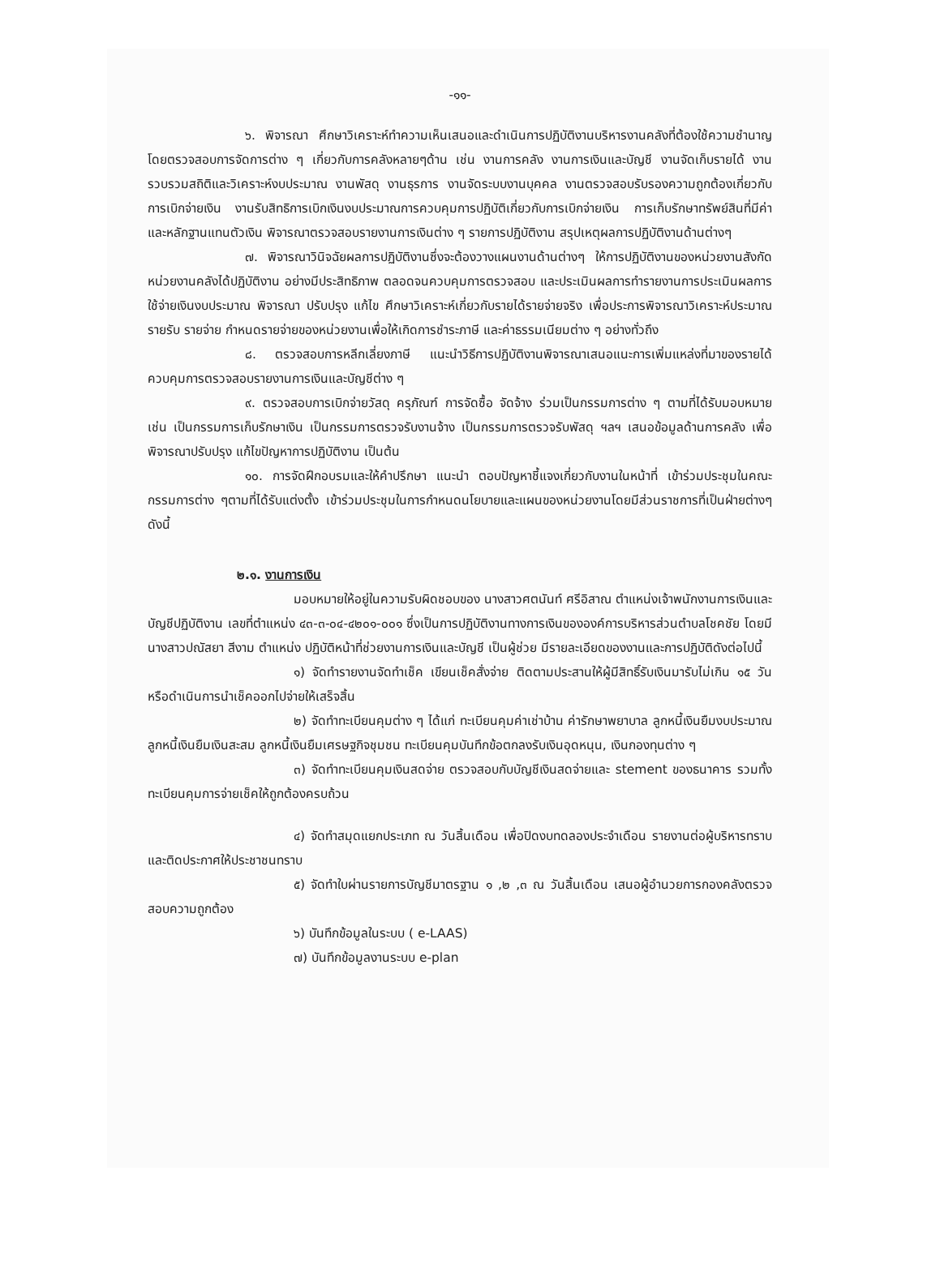-๑๑-
๖. พิจารณา ศึกษาวิเคราะห์ทำความเห็นเสนอและดำเนินการปฏิบัติงานบริหารงานคลังที่ต้องใช้ความชำนาญ โดยตรวจสอบการจัดการต่าง ๆ เกี่ยวกับการคลังหลายๆด้าน เช่น งานการคลัง งานการเงินและบัญชี งานจัดเก็บรายได้ งานรวบรวมสถิติและวิเคราะห์งบประมาณ งานพัสดุ งานธุรการ งานจัดระบบงานบุคคล งานตรวจสอบรับรองความถูกต้องเกี่ยวกับการเบิกจ่ายเงิน งานรับสิทธิการเบิกเงินงบประมาณการควบคุมการปฏิบัติเกี่ยวกับการเบิกจ่ายเงิน การเก็บรักษาทรัพย์สินที่มีค่า และหลักฐานแทนตัวเงิน พิจารณาตรวจสอบรายงานการเงินต่าง ๆ รายการปฏิบัติงาน สรุปเหตุผลการปฏิบัติงานด้านต่างๆ
๗. พิจารณาวินิจฉัยผลการปฏิบัติงานซึ่งจะต้องวางแผนงานด้านต่างๆ ให้การปฏิบัติงานของหน่วยงานสังกัดหน่วยงานคลังได้ปฏิบัติงาน อย่างมีประสิทธิภาพ ตลอดจนควบคุมการตรวจสอบ และประเมินผลการทำรายงานการประเมินผลการใช้จ่ายเงินงบประมาณ พิจารณา ปรับปรุง แก้ไข ศึกษาวิเคราะห์เกี่ยวกับรายได้รายจ่ายจริง เพื่อประการพิจารณาวิเคราะห์ประมาณรายรับ รายจ่าย กำหนดรายจ่ายของหน่วยงานเพื่อให้เกิดการชำระภาษี และค่าธรรมเนียมต่าง ๆ อย่างทั่วถึง
๘. ตรวจสอบการหลีกเลี่ยงภาษี แนะนำวิธีการปฏิบัติงานพิจารณาเสนอแนะการเพิ่มแหล่งที่มาของรายได้ ควบคุมการตรวจสอบรายงานการเงินและบัญชีต่าง ๆ
๙. ตรวจสอบการเบิกจ่ายวัสดุ ครุภัณฑ์ การจัดซื้อ จัดจ้าง ร่วมเป็นกรรมการต่าง ๆ ตามที่ได้รับมอบหมาย เช่น เป็นกรรมการเก็บรักษาเงิน เป็นกรรมการตรวจรับงานจ้าง เป็นกรรมการตรวจรับพัสดุ ฯลฯ เสนอข้อมูลด้านการคลัง เพื่อพิจารณาปรับปรุง แก้ไขปัญหาการปฏิบัติงาน เป็นต้น
๑๐. การจัดฝึกอบรมและให้คำปรึกษา แนะนำ ตอบปัญหาชี้แจงเกี่ยวกับงานในหน้าที่ เข้าร่วมประชุมในคณะกรรมการต่าง ๆตามที่ได้รับแต่งตั้ง เข้าร่วมประชุมในการกำหนดนโยบายและแผนของหน่วยงานโดยมีส่วนราชการที่เป็นฝ่ายต่างๆ ดังนี้
๒.๑. งานการเงิน
มอบหมายให้อยู่ในความรับผิดชอบของ นางสาวศตนันท์ ศรีอิสาณ ตำแหน่งเจ้าพนักงานการเงินและบัญชีปฏิบัติงาน เลขที่ตำแหน่ง ๔๓-๓-๐๔-๔๒๐๑-๐๐๑ ซึ่งเป็นการปฏิบัติงานทางการเงินขององค์การบริหารส่วนตำบลโชคชัย โดยมี นางสาวปณัสยา สีงาม ตำแหน่ง ปฏิบัติหน้าที่ช่วยงานการเงินและบัญชี เป็นผู้ช่วย มีรายละเอียดของงานและการปฏิบัติดังต่อไปนี้
๑) จัดทำรายงานจัดทำเช็ค เขียนเช็คสั่งจ่าย ติดตามประสานให้ผู้มีสิทธิ์รับเงินมารับไม่เกิน ๑๕ วัน หรือดำเนินการนำเช็คออกไปจ่ายให้เสร็จสิ้น
๒) จัดทำทะเบียนคุมต่าง ๆ ได้แก่ ทะเบียนคุมค่าเช่าบ้าน ค่ารักษาพยาบาล ลูกหนี้เงินยืมงบประมาณ ลูกหนี้เงินยืมเงินสะสม ลูกหนี้เงินยืมเศรษฐกิจชุมชน ทะเบียนคุมบันทึกข้อตกลงรับเงินอุดหนุน, เงินกองทุนต่าง ๆ
๓) จัดทำทะเบียนคุมเงินสดจ่าย ตรวจสอบกับบัญชีเงินสดจ่ายและ stement ของธนาคาร รวมทั้งทะเบียนคุมการจ่ายเช็คให้ถูกต้องครบถ้วน
๔) จัดทำสมุดแยกประเภท ณ วันสิ้นเดือน เพื่อปิดงบทดลองประจำเดือน รายงานต่อผู้บริหารทราบ และติดประกาศให้ประชาชนทราบ
๕) จัดทำใบผ่านรายการบัญชีมาตรฐาน ๑ ,๒ ,๓ ณ วันสิ้นเดือน เสนอผู้อำนวยการกองคลังตรวจสอบความถูกต้อง
๖) บันทึกข้อมูลในระบบ ( e-LAAS)
๗) บันทึกข้อมูลงานระบบ e-plan